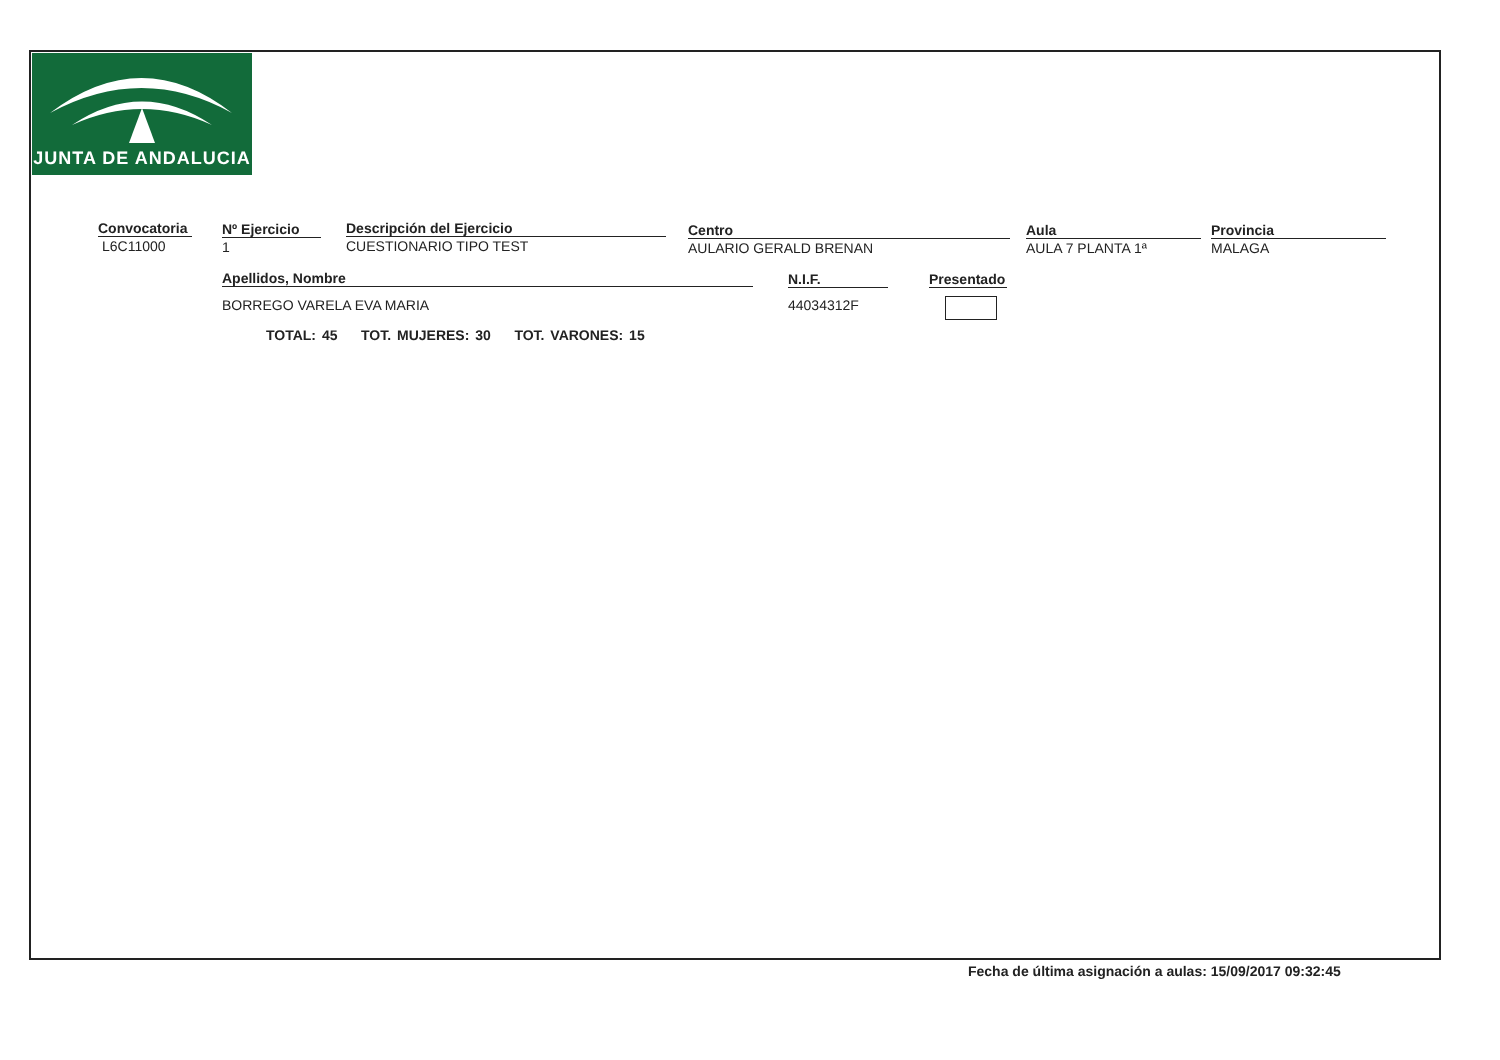JUNTA DE ANDALUCIA
Convocatoria
L6C11000
Nº Ejercicio
1
Descripción del Ejercicio
CUESTIONARIO TIPO TEST
Centro
AULARIO GERALD BRENAN
Aula
AULA 7 PLANTA 1ª
Provincia
MALAGA
Apellidos, Nombre
BORREGO VARELA EVA MARIA
N.I.F.
44034312F
Presentado
TOTAL: 45 TOT. MUJERES: 30 TOT. VARONES: 15
Fecha de última asignación a aulas: 15/09/2017 09:32:45